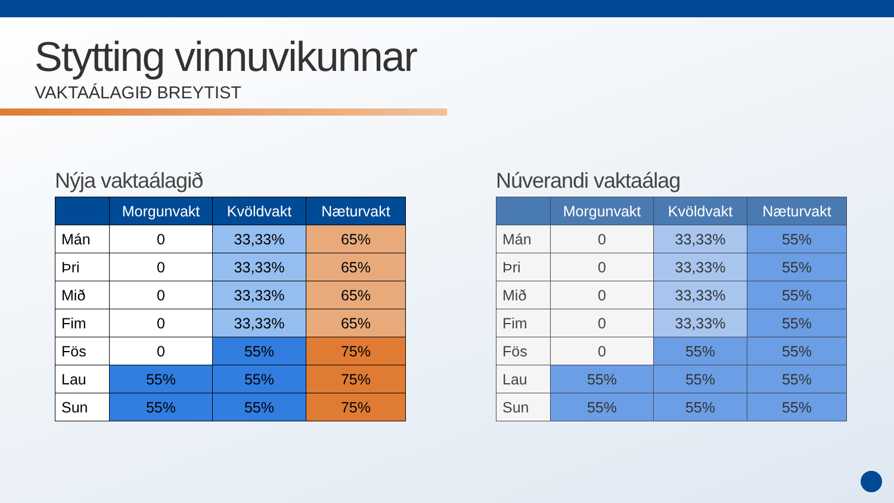Stytting vinnuvikunnar
VAKTAÁLAGIÐ BREYTIST
Nýja vaktaálagið
| | Morgunvakt | Kvöldvakt | Næturvakt |
| --- | --- | --- | --- |
| Mán | 0 | 33,33% | 65% |
| Þri | 0 | 33,33% | 65% |
| Mið | 0 | 33,33% | 65% |
| Fim | 0 | 33,33% | 65% |
| Fös | 0 | 55% | 75% |
| Lau | 55% | 55% | 75% |
| Sun | 55% | 55% | 75% |
Núverandi vaktaálag
| | Morgunvakt | Kvöldvakt | Næturvakt |
| --- | --- | --- | --- |
| Mán | 0 | 33,33% | 55% |
| Þri | 0 | 33,33% | 55% |
| Mið | 0 | 33,33% | 55% |
| Fim | 0 | 33,33% | 55% |
| Fös | 0 | 55% | 55% |
| Lau | 55% | 55% | 55% |
| Sun | 55% | 55% | 55% |